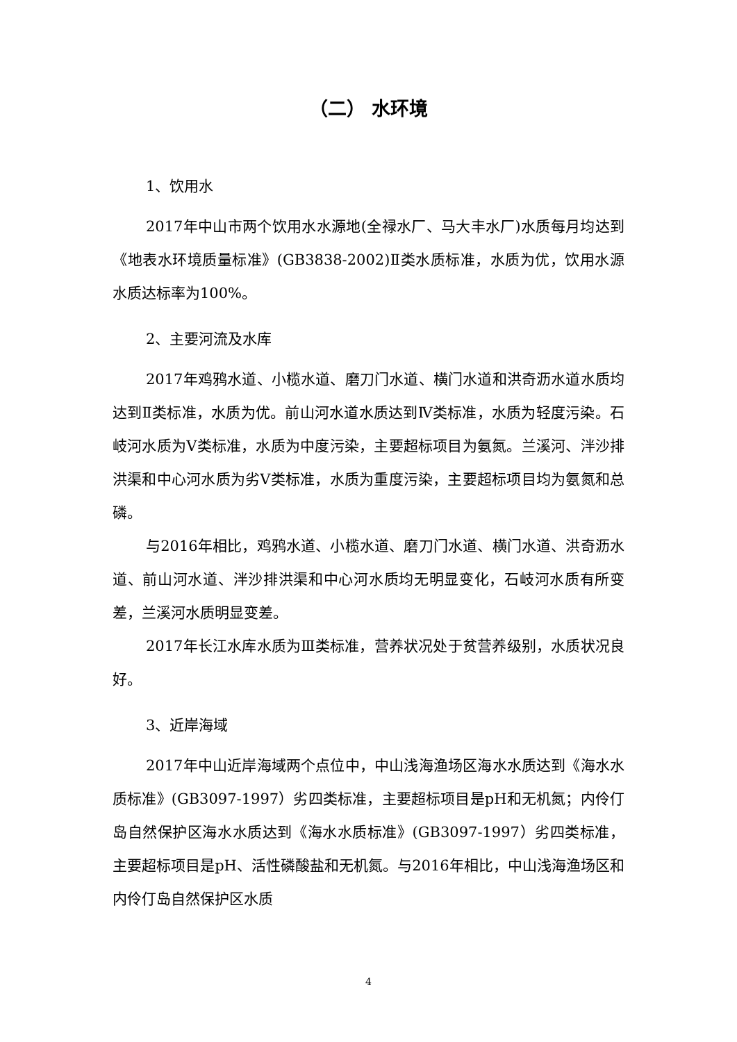（二） 水环境
1、饮用水
2017年中山市两个饮用水水源地(全禄水厂、马大丰水厂)水质每月均达到《地表水环境质量标准》(GB3838-2002)Ⅱ类水质标准，水质为优，饮用水源水质达标率为100%。
2、主要河流及水库
2017年鸡鸦水道、小榄水道、磨刀门水道、横门水道和洪奇沥水道水质均达到Ⅱ类标准，水质为优。前山河水道水质达到Ⅳ类标准，水质为轻度污染。石岐河水质为Ⅴ类标准，水质为中度污染，主要超标项目为氨氮。兰溪河、泮沙排洪渠和中心河水质为劣Ⅴ类标准，水质为重度污染，主要超标项目均为氨氮和总磷。
与2016年相比，鸡鸦水道、小榄水道、磨刀门水道、横门水道、洪奇沥水道、前山河水道、泮沙排洪渠和中心河水质均无明显变化，石岐河水质有所变差，兰溪河水质明显变差。
2017年长江水库水质为Ⅲ类标准，营养状况处于贫营养级别，水质状况良好。
3、近岸海域
2017年中山近岸海域两个点位中，中山浅海渔场区海水水质达到《海水水质标准》(GB3097-1997）劣四类标准，主要超标项目是pH和无机氮；内伶仃岛自然保护区海水水质达到《海水水质标准》(GB3097-1997）劣四类标准，主要超标项目是pH、活性磷酸盐和无机氮。与2016年相比，中山浅海渔场区和内伶仃岛自然保护区水质
4